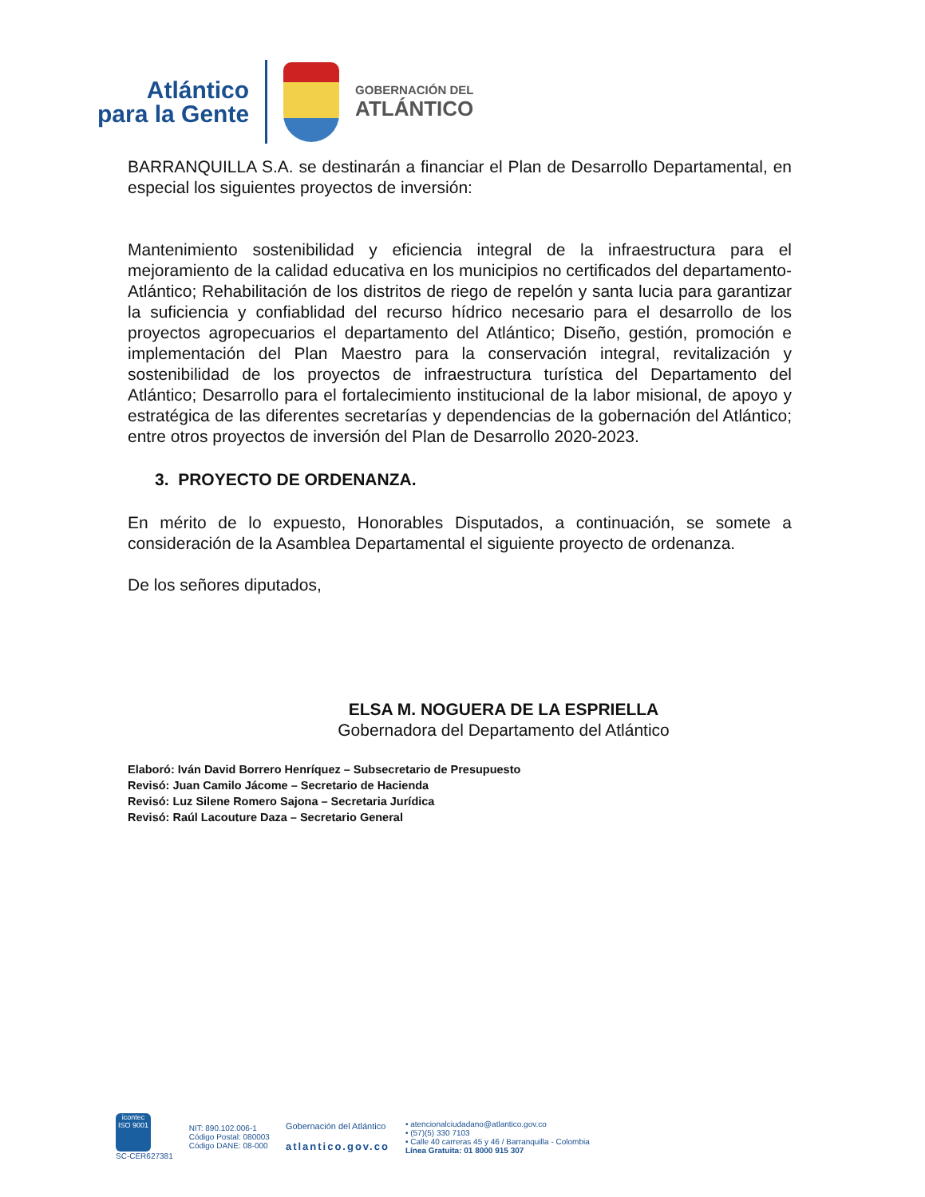Atlántico
para la Gente
GOBERNACIÓN DEL
ATLÁNTICO
BARRANQUILLA S.A. se destinarán a financiar el Plan de Desarrollo Departamental, en especial los siguientes proyectos de inversión:
Mantenimiento sostenibilidad y eficiencia integral de la infraestructura para el mejoramiento de la calidad educativa en los municipios no certificados del departamento- Atlántico; Rehabilitación de los distritos de riego de repelón y santa lucia para garantizar la suficiencia y confiablidad del recurso hídrico necesario para el desarrollo de los proyectos agropecuarios el departamento del Atlántico; Diseño, gestión, promoción e implementación del Plan Maestro para la conservación integral, revitalización y sostenibilidad de los proyectos de infraestructura turística del Departamento del Atlántico; Desarrollo para el fortalecimiento institucional de la labor misional, de apoyo y estratégica de las diferentes secretarías y dependencias de la gobernación del Atlántico; entre otros proyectos de inversión del Plan de Desarrollo 2020-2023.
3. PROYECTO DE ORDENANZA.
En mérito de lo expuesto, Honorables Disputados, a continuación, se somete a consideración de la Asamblea Departamental el siguiente proyecto de ordenanza.
De los señores diputados,
ELSA M. NOGUERA DE LA ESPRIELLA
Gobernadora del Departamento del Atlántico
Elaboró: Iván David Borrero Henríquez – Subsecretario de Presupuesto
Revisó: Juan Camilo Jácome – Secretario de Hacienda
Revisó: Luz Silene Romero Sajona – Secretaria Jurídica
Revisó: Raúl Lacouture Daza – Secretario General
icontec
ISO 9001
SC-CER627381
NIT: 890.102.006-1
Código Postal: 080003
Código DANE: 08-000
Gobernación del Atlántico
atlantico.gov.co
• atencionalciudadano@atlantico.gov.co
• (57)(5) 330 7103
• Calle 40 carreras 45 y 46 / Barranquilla - Colombia
Línea Gratuita: 01 8000 915 307